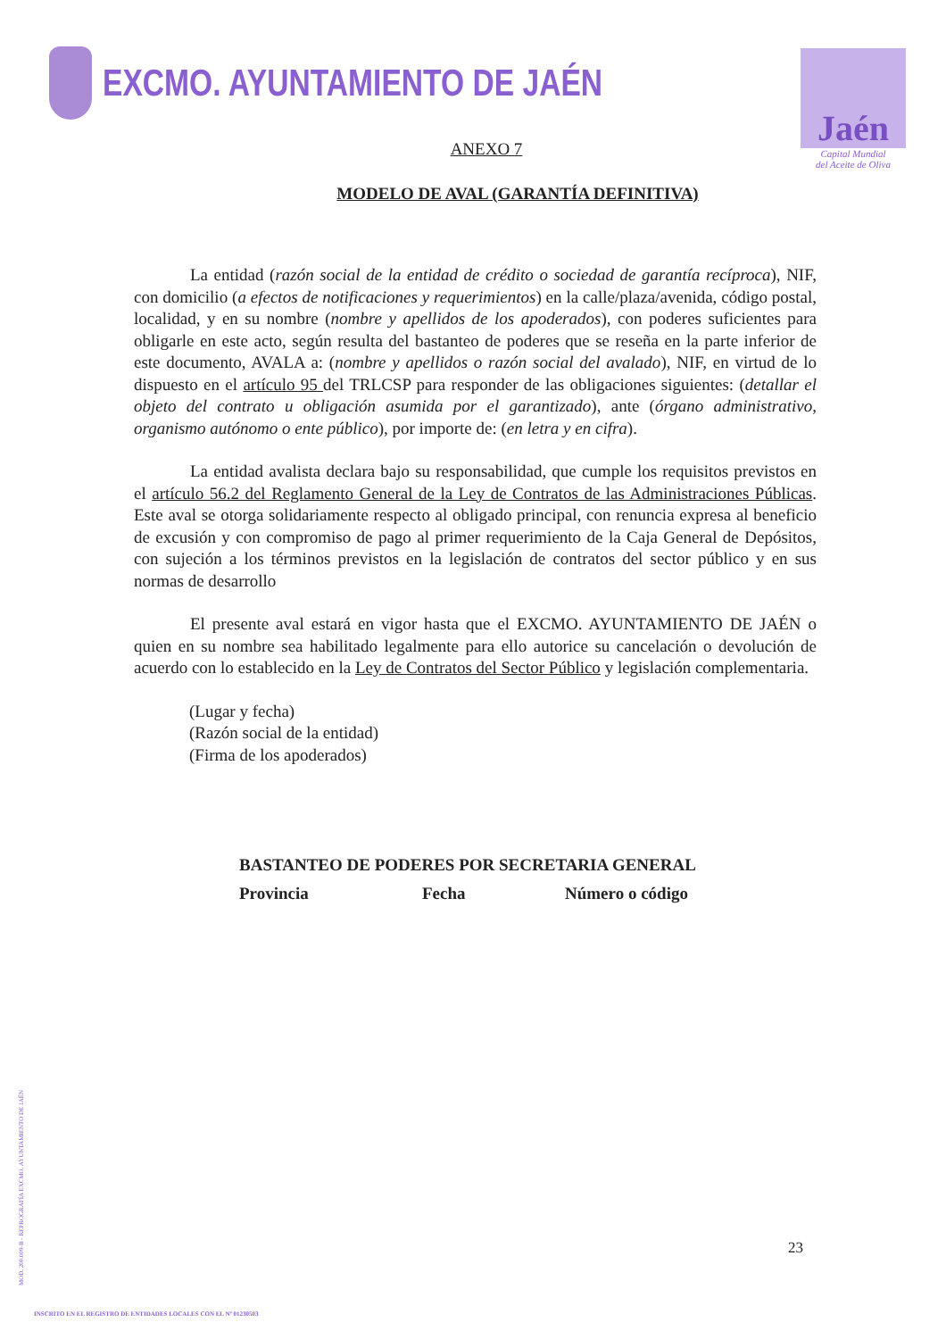EXCMO. AYUNTAMIENTO DE JAÉN
Jaén
Capital Mundial
del Aceite de Oliva
ANEXO 7
MODELO DE AVAL (GARANTÍA DEFINITIVA)
La entidad (razón social de la entidad de crédito o sociedad de garantía recíproca), NIF, con domicilio (a efectos de notificaciones y requerimientos) en la calle/plaza/avenida, código postal, localidad, y en su nombre (nombre y apellidos de los apoderados), con poderes suficientes para obligarle en este acto, según resulta del bastanteo de poderes que se reseña en la parte inferior de este documento, AVALA a: (nombre y apellidos o razón social del avalado), NIF, en virtud de lo dispuesto en el artículo 95 del TRLCSP para responder de las obligaciones siguientes: (detallar el objeto del contrato u obligación asumida por el garantizado), ante (órgano administrativo, organismo autónomo o ente público), por importe de: (en letra y en cifra).
La entidad avalista declara bajo su responsabilidad, que cumple los requisitos previstos en el artículo 56.2 del Reglamento General de la Ley de Contratos de las Administraciones Públicas. Este aval se otorga solidariamente respecto al obligado principal, con renuncia expresa al beneficio de excusión y con compromiso de pago al primer requerimiento de la Caja General de Depósitos, con sujeción a los términos previstos en la legislación de contratos del sector público y en sus normas de desarrollo
El presente aval estará en vigor hasta que el EXCMO. AYUNTAMIENTO DE JAÉN o quien en su nombre sea habilitado legalmente para ello autorice su cancelación o devolución de acuerdo con lo establecido en la Ley de Contratos del Sector Público y legislación complementaria.
(Lugar y fecha)
(Razón social de la entidad)
(Firma de los apoderados)
BASTANTEO DE PODERES POR SECRETARIA GENERAL
Provincia Fecha Número o código
23
MOD. 200.009-B - REPROGRAFÍA EXCMO. AYUNTAMIENTO DE JAÉN
INSCRITO EN EL REGISTRO DE ENTIDADES LOCALES CON EL Nº 01230503